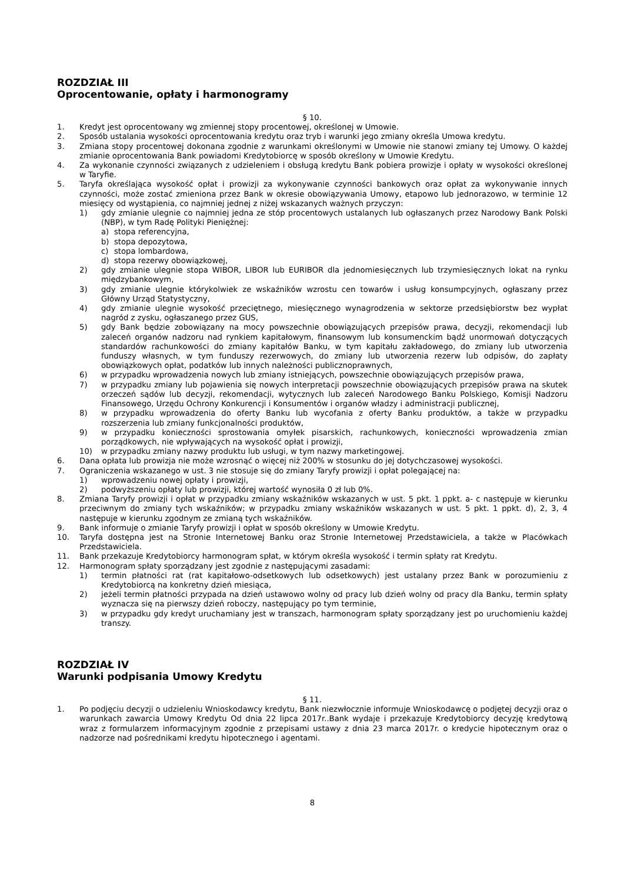ROZDZIAŁ III
Oprocentowanie, opłaty i harmonogramy
§ 10.
1. Kredyt jest oprocentowany wg zmiennej stopy procentowej, określonej w Umowie.
2. Sposób ustalania wysokości oprocentowania kredytu oraz tryb i warunki jego zmiany określa Umowa kredytu.
3. Zmiana stopy procentowej dokonana zgodnie z warunkami określonymi w Umowie nie stanowi zmiany tej Umowy. O każdej zmianie oprocentowania Bank powiadomi Kredytobiorcę w sposób określony w Umowie Kredytu.
4. Za wykonanie czynności związanych z udzieleniem i obsługą kredytu Bank pobiera prowizje i opłaty w wysokości określonej w Taryfie.
5. Taryfa określająca wysokość opłat i prowizji za wykonywanie czynności bankowych oraz opłat za wykonywanie innych czynności, może zostać zmieniona przez Bank w okresie obowiązywania Umowy, etapowo lub jednorazowo, w terminie 12 miesięcy od wystąpienia, co najmniej jednej z niżej wskazanych ważnych przyczyn:
1) gdy zmianie ulegnie co najmniej jedna ze stóp procentowych ustalanych lub ogłaszanych przez Narodowy Bank Polski (NBP), w tym Radę Polityki Pieniężnej:
a) stopa referencyjna,
b) stopa depozytowa,
c) stopa lombardowa,
d) stopa rezerwy obowiązkowej,
2) gdy zmianie ulegnie stopa WIBOR, LIBOR lub EURIBOR dla jednomiesięcznych lub trzymiesięcznych lokat na rynku międzybankowym,
3) gdy zmianie ulegnie którykolwiek ze wskaźników wzrostu cen towarów i usług konsumpcyjnych, ogłaszany przez Główny Urząd Statystyczny,
4) gdy zmianie ulegnie wysokość przeciętnego, miesięcznego wynagrodzenia w sektorze przedsiębiorstw bez wypłat nagród z zysku, ogłaszanego przez GUS,
5) gdy Bank będzie zobowiązany na mocy powszechnie obowiązujących przepisów prawa, decyzji, rekomendacji lub zaleceń organów nadzoru nad rynkiem kapitałowym, finansowym lub konsumenckim bądź unormowań dotyczących standardów rachunkowości do zmiany kapitałów Banku, w tym kapitału zakładowego, do zmiany lub utworzenia funduszy własnych, w tym funduszy rezerwowych, do zmiany lub utworzenia rezerw lub odpisów, do zapłaty obowiązkowych opłat, podatków lub innych należności publicznoprawnych,
6) w przypadku wprowadzenia nowych lub zmiany istniejących, powszechnie obowiązujących przepisów prawa,
7) w przypadku zmiany lub pojawienia się nowych interpretacji powszechnie obowiązujących przepisów prawa na skutek orzeczeń sądów lub decyzji, rekomendacji, wytycznych lub zaleceń Narodowego Banku Polskiego, Komisji Nadzoru Finansowego, Urzędu Ochrony Konkurencji i Konsumentów i organów władzy i administracji publicznej,
8) w przypadku wprowadzenia do oferty Banku lub wycofania z oferty Banku produktów, a także w przypadku rozszerzenia lub zmiany funkcjonalności produktów,
9) w przypadku konieczności sprostowania omyłek pisarskich, rachunkowych, konieczności wprowadzenia zmian porządkowych, nie wpływających na wysokość opłat i prowizji,
10) w przypadku zmiany nazwy produktu lub usługi, w tym nazwy marketingowej.
6. Dana opłata lub prowizja nie może wzrosnąć o więcej niż 200% w stosunku do jej dotychczasowej wysokości.
7. Ograniczenia wskazanego w ust. 3 nie stosuje się do zmiany Taryfy prowizji i opłat polegającej na:
1) wprowadzeniu nowej opłaty i prowizji,
2) podwyższeniu opłaty lub prowizji, której wartość wynosiła 0 zł lub 0%.
8. Zmiana Taryfy prowizji i opłat w przypadku zmiany wskaźników wskazanych w ust. 5 pkt. 1 ppkt. a- c następuje w kierunku przeciwnym do zmiany tych wskaźników; w przypadku zmiany wskaźników wskazanych w ust. 5 pkt. 1 ppkt. d), 2, 3, 4 następuje w kierunku zgodnym ze zmianą tych wskaźników.
9. Bank informuje o zmianie Taryfy prowizji i opłat w sposób określony w Umowie Kredytu.
10. Taryfa dostępna jest na Stronie Internetowej Banku oraz Stronie Internetowej Przedstawiciela, a także w Placówkach Przedstawiciela.
11. Bank przekazuje Kredytobiorcy harmonogram spłat, w którym określa wysokość i termin spłaty rat Kredytu.
12. Harmonogram spłaty sporządzany jest zgodnie z następującymi zasadami:
1) termin płatności rat (rat kapitałowo-odsetkowych lub odsetkowych) jest ustalany przez Bank w porozumieniu z Kredytobiorcą na konkretny dzień miesiąca,
2) jeżeli termin płatności przypada na dzień ustawowo wolny od pracy lub dzień wolny od pracy dla Banku, termin spłaty wyznacza się na pierwszy dzień roboczy, następujący po tym terminie,
3) w przypadku gdy kredyt uruchamiany jest w transzach, harmonogram spłaty sporządzany jest po uruchomieniu każdej transzy.
ROZDZIAŁ IV
Warunki podpisania Umowy Kredytu
§ 11.
1. Po podjęciu decyzji o udzieleniu Wnioskodawcy kredytu, Bank niezwłocznie informuje Wnioskodawcę o podjętej decyzji oraz o warunkach zawarcia Umowy Kredytu Od dnia 22 lipca 2017r..Bank wydaje i przekazuje Kredytobiorcy decyzję kredytową wraz z formularzem informacyjnym zgodnie z przepisami ustawy z dnia 23 marca 2017r. o kredycie hipotecznym oraz o nadzorze nad pośrednikami kredytu hipotecznego i agentami.
8